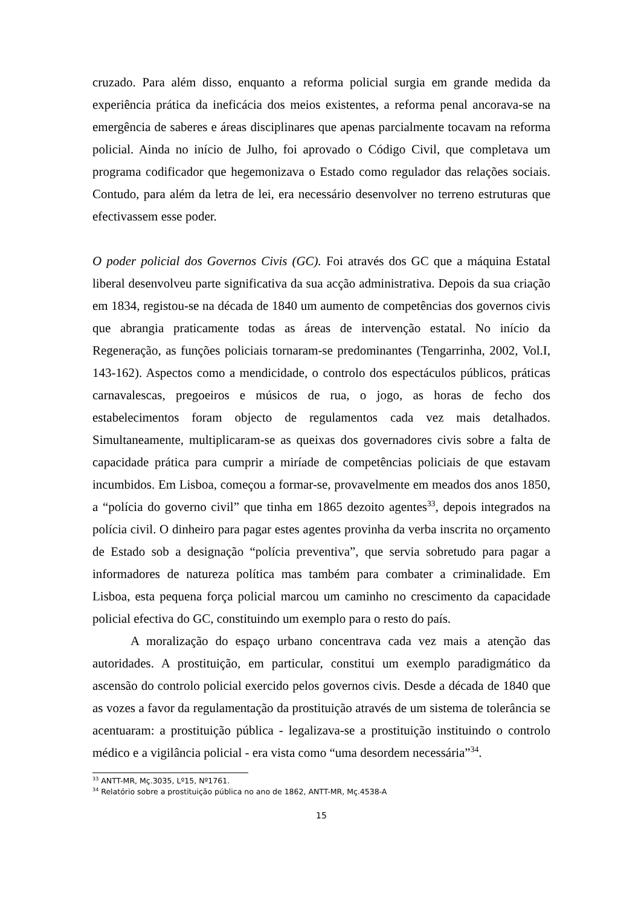cruzado. Para além disso, enquanto a reforma policial surgia em grande medida da experiência prática da ineficácia dos meios existentes, a reforma penal ancorava-se na emergência de saberes e áreas disciplinares que apenas parcialmente tocavam na reforma policial. Ainda no início de Julho, foi aprovado o Código Civil, que completava um programa codificador que hegemonizava o Estado como regulador das relações sociais. Contudo, para além da letra de lei, era necessário desenvolver no terreno estruturas que efectivassem esse poder.
O poder policial dos Governos Civis (GC). Foi através dos GC que a máquina Estatal liberal desenvolveu parte significativa da sua acção administrativa. Depois da sua criação em 1834, registou-se na década de 1840 um aumento de competências dos governos civis que abrangia praticamente todas as áreas de intervenção estatal. No início da Regeneração, as funções policiais tornaram-se predominantes (Tengarrinha, 2002, Vol.I, 143-162). Aspectos como a mendicidade, o controlo dos espectáculos públicos, práticas carnavalescas, pregoeiros e músicos de rua, o jogo, as horas de fecho dos estabelecimentos foram objecto de regulamentos cada vez mais detalhados. Simultaneamente, multiplicaram-se as queixas dos governadores civis sobre a falta de capacidade prática para cumprir a miríade de competências policiais de que estavam incumbidos. Em Lisboa, começou a formar-se, provavelmente em meados dos anos 1850, a “polícia do governo civil” que tinha em 1865 dezoito agentes<sup>33</sup>, depois integrados na polícia civil. O dinheiro para pagar estes agentes provinha da verba inscrita no orçamento de Estado sob a designação “polícia preventiva”, que servia sobretudo para pagar a informadores de natureza política mas também para combater a criminalidade. Em Lisboa, esta pequena força policial marcou um caminho no crescimento da capacidade policial efectiva do GC, constituindo um exemplo para o resto do país.
A moralização do espaço urbano concentrava cada vez mais a atenção das autoridades. A prostituição, em particular, constitui um exemplo paradigmático da ascensão do controlo policial exercido pelos governos civis. Desde a década de 1840 que as vozes a favor da regulamentação da prostituição através de um sistema de tolerância se acentuaram: a prostituição pública - legalizava-se a prostituição instituindo o controlo médico e a vigilância policial - era vista como “uma desordem necessária”<sup>34</sup>.
<sup>33</sup> ANTT-MR, Mç.3035, Lº15, Nº1761.
<sup>34</sup> Relatório sobre a prostituição pública no ano de 1862, ANTT-MR, Mç.4538-A
15